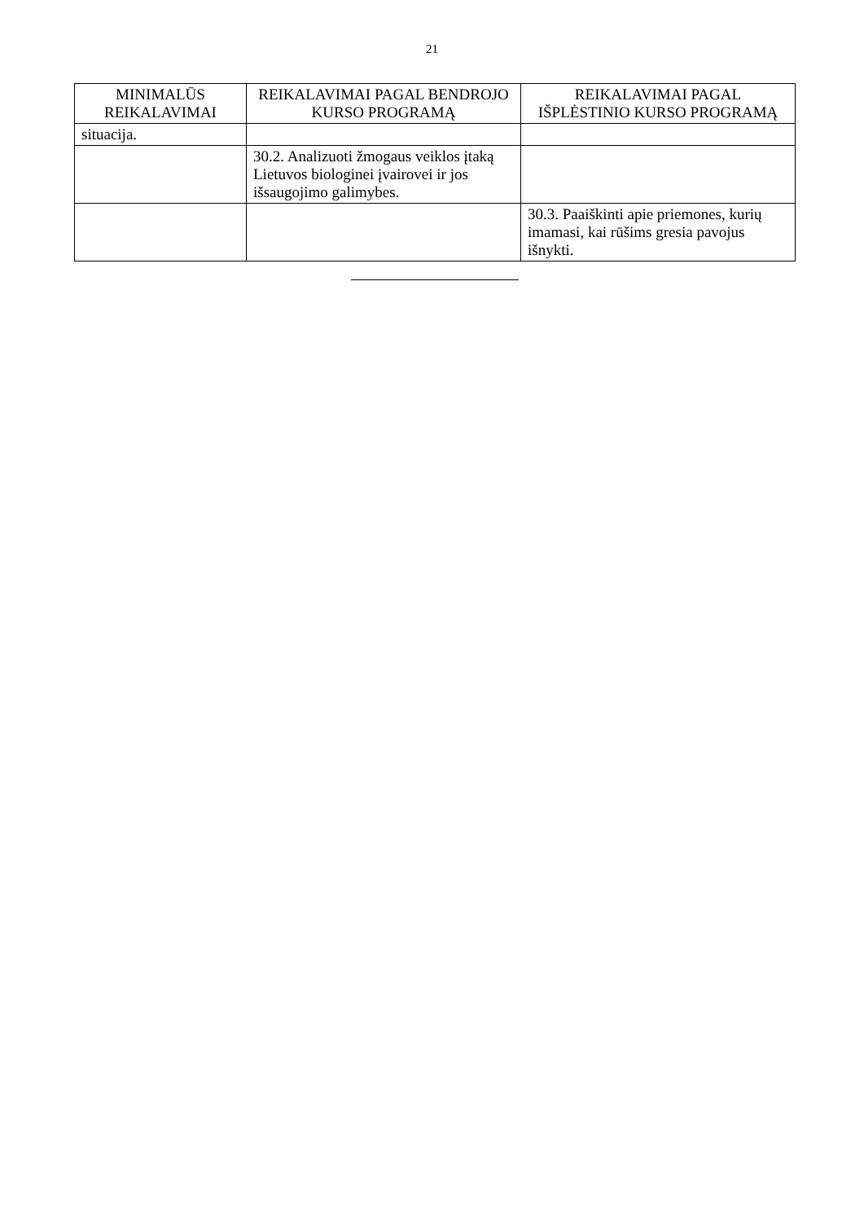21
| MINIMALŪS REIKALAVIMAI | REIKALAVIMAI PAGAL BENDROJO KURSO PROGRAMĄ | REIKALAVIMAI PAGAL IŠPLĖSTINIO KURSO PROGRAMĄ |
| --- | --- | --- |
| situacija. | | |
| | 30.2. Analizuoti žmogaus veiklos įtaką Lietuvos biologinei įvairovei ir jos išsaugojimo galimybes. | |
| | | 30.3. Paaiškinti apie priemones, kurių imamasi, kai rūšims gresia pavojus išnykti. |